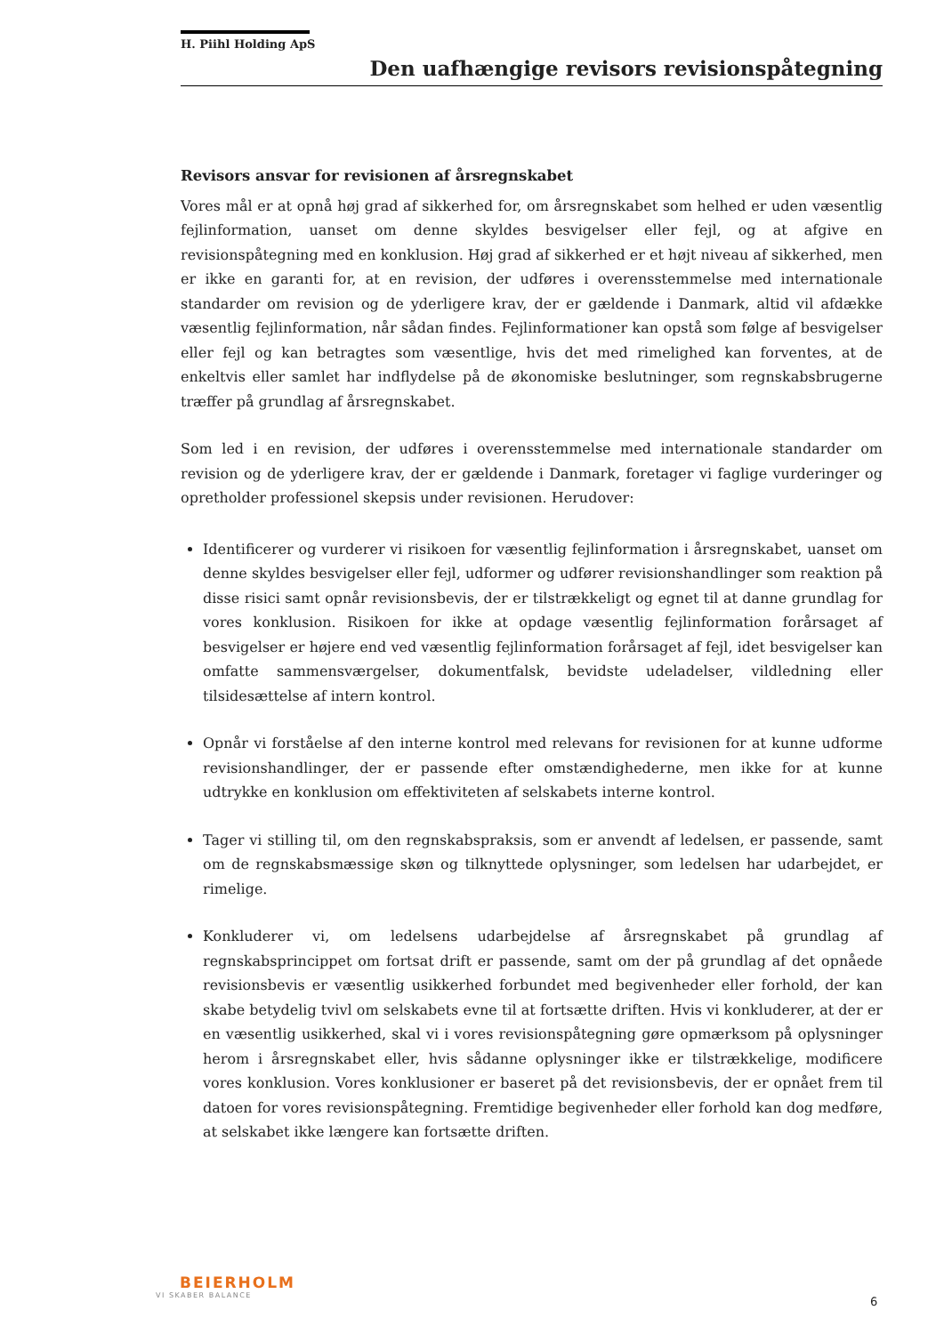H. Piihl Holding ApS
Den uafhængige revisors revisionspåtegning
Revisors ansvar for revisionen af årsregnskabet
Vores mål er at opnå høj grad af sikkerhed for, om årsregnskabet som helhed er uden væsentlig fejlinformation, uanset om denne skyldes besvigelser eller fejl, og at afgive en revisionspåtegning med en konklusion. Høj grad af sikkerhed er et højt niveau af sikkerhed, men er ikke en garanti for, at en revision, der udføres i overensstemmelse med internationale standarder om revision og de yderligere krav, der er gældende i Danmark, altid vil afdække væsentlig fejlinformation, når sådan findes. Fejlinformationer kan opstå som følge af besvigelser eller fejl og kan betragtes som væsentlige, hvis det med rimelighed kan forventes, at de enkeltvis eller samlet har indflydelse på de økonomiske beslutninger, som regnskabsbrugerne træffer på grundlag af årsregnskabet.
Som led i en revision, der udføres i overensstemmelse med internationale standarder om revision og de yderligere krav, der er gældende i Danmark, foretager vi faglige vurderinger og opretholder professionel skepsis under revisionen. Herudover:
Identificerer og vurderer vi risikoen for væsentlig fejlinformation i årsregnskabet, uanset om denne skyldes besvigelser eller fejl, udformer og udfører revisionshandlinger som reaktion på disse risici samt opnår revisionsbevis, der er tilstrækkeligt og egnet til at danne grundlag for vores konklusion. Risikoen for ikke at opdage væsentlig fejlinformation forårsaget af besvigelser er højere end ved væsentlig fejlinformation forårsaget af fejl, idet besvigelser kan omfatte sammensværgelser, dokumentfalsk, bevidste udeladelser, vildledning eller tilsidesættelse af intern kontrol.
Opnår vi forståelse af den interne kontrol med relevans for revisionen for at kunne udforme revisionshandlinger, der er passende efter omstændighederne, men ikke for at kunne udtrykke en konklusion om effektiviteten af selskabets interne kontrol.
Tager vi stilling til, om den regnskabspraksis, som er anvendt af ledelsen, er passende, samt om de regnskabsmæssige skøn og tilknyttede oplysninger, som ledelsen har udarbejdet, er rimelige.
Konkluderer vi, om ledelsens udarbejdelse af årsregnskabet på grundlag af regnskabsprincippet om fortsat drift er passende, samt om der på grundlag af det opnåede revisionsbevis er væsentlig usikkerhed forbundet med begivenheder eller forhold, der kan skabe betydelig tvivl om selskabets evne til at fortsætte driften. Hvis vi konkluderer, at der er en væsentlig usikkerhed, skal vi i vores revisionspåtegning gøre opmærksom på oplysninger herom i årsregnskabet eller, hvis sådanne oplysninger ikke er tilstrækkelige, modificere vores konklusion. Vores konklusioner er baseret på det revisionsbevis, der er opnået frem til datoen for vores revisionspåtegning. Fremtidige begivenheder eller forhold kan dog medføre, at selskabet ikke længere kan fortsætte driften.
BEIERHOLM
VI SKABER BALANCE
6